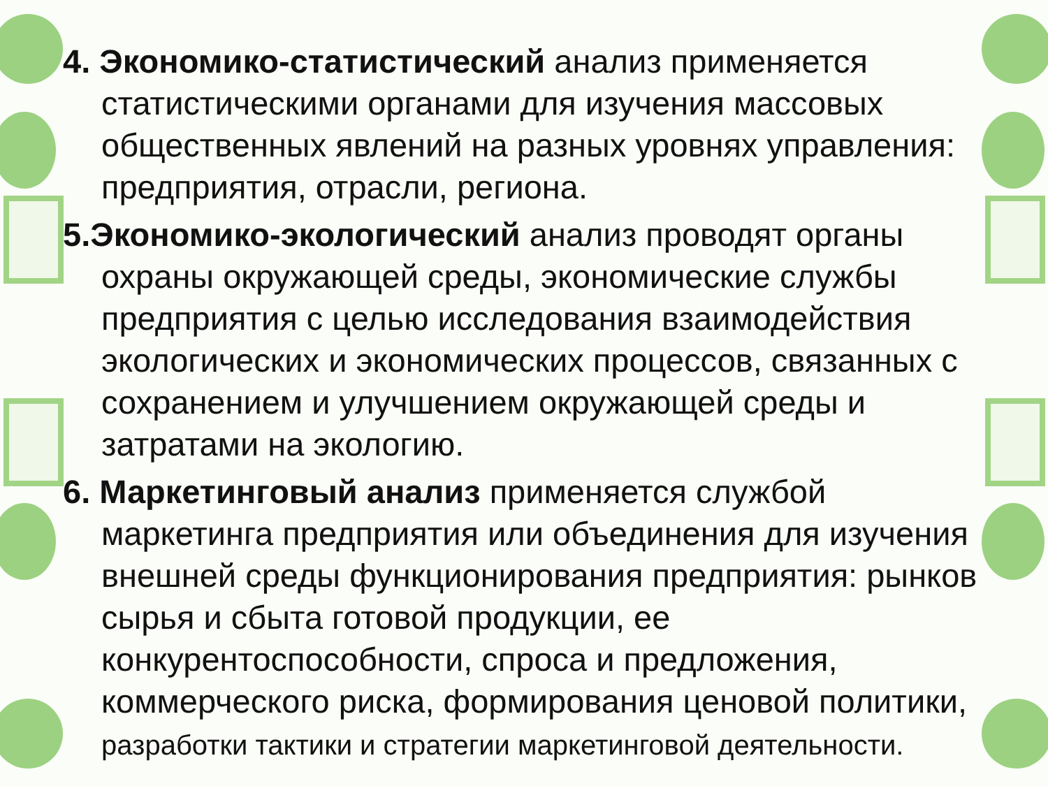4. Экономико-статистический анализ применяется статистическими органами для изучения массовых общественных явлений на разных уровнях управления: предприятия, отрасли, региона.
5.Экономико-экологический анализ проводят органы охраны окружающей среды, экономические службы предприятия с целью исследования взаимодействия экологических и экономических процессов, связанных с сохранением и улучшением окружающей среды и затратами на экологию.
6. Маркетинговый анализ применяется службой маркетинга предприятия или объединения для изучения внешней среды функционирования предприятия: рынков сырья и сбыта готовой продукции, ее конкурентоспособности, спроса и предложения, коммерческого риска, формирования ценовой политики, разработки тактики и стратегии маркетинговой деятельности.